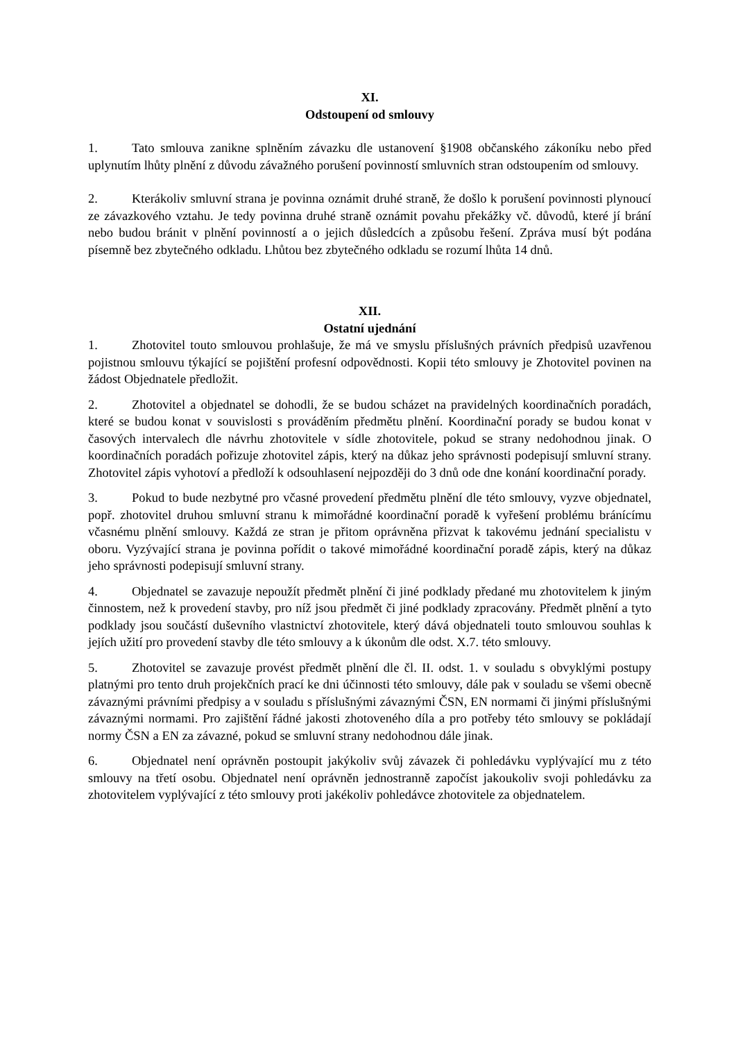XI.
Odstoupení od smlouvy
1. Tato smlouva zanikne splněním závazku dle ustanovení §1908 občanského zákoníku nebo před uplynutím lhůty plnění z důvodu závažného porušení povinností smluvních stran odstoupením od smlouvy.
2. Kterákoliv smluvní strana je povinna oznámit druhé straně, že došlo k porušení povinnosti plynoucí ze závazkového vztahu. Je tedy povinna druhé straně oznámit povahu překážky vč. důvodů, které jí brání nebo budou bránit v plnění povinností a o jejich důsledcích a způsobu řešení. Zpráva musí být podána písemně bez zbytečného odkladu. Lhůtou bez zbytečného odkladu se rozumí lhůta 14 dnů.
XII.
Ostatní ujednání
1. Zhotovitel touto smlouvou prohlašuje, že má ve smyslu příslušných právních předpisů uzavřenou pojistnou smlouvu týkající se pojištění profesní odpovědnosti. Kopii této smlouvy je Zhotovitel povinen na žádost Objednatele předložit.
2. Zhotovitel a objednatel se dohodli, že se budou scházet na pravidelných koordinačních poradách, které se budou konat v souvislosti s prováděním předmětu plnění. Koordinační porady se budou konat v časových intervalech dle návrhu zhotovitele v sídle zhotovitele, pokud se strany nedohodnou jinak. O koordinačních poradách pořizuje zhotovitel zápis, který na důkaz jeho správnosti podepisují smluvní strany. Zhotovitel zápis vyhotoví a předloží k odsouhlasení nejpozději do 3 dnů ode dne konání koordinační porady.
3. Pokud to bude nezbytné pro včasné provedení předmětu plnění dle této smlouvy, vyzve objednatel, popř. zhotovitel druhou smluvní stranu k mimořádné koordinační poradě k vyřešení problému bránícímu včasnému plnění smlouvy. Každá ze stran je přitom oprávněna přizvat k takovému jednání specialistu v oboru. Vyzývající strana je povinna pořídit o takové mimořádné koordinační poradě zápis, který na důkaz jeho správnosti podepisují smluvní strany.
4. Objednatel se zavazuje nepoužít předmět plnění či jiné podklady předané mu zhotovitelem k jiným činnostem, než k provedení stavby, pro níž jsou předmět či jiné podklady zpracovány. Předmět plnění a tyto podklady jsou součástí duševního vlastnictví zhotovitele, který dává objednateli touto smlouvou souhlas k jejích užití pro provedení stavby dle této smlouvy a k úkonům dle odst. X.7. této smlouvy.
5. Zhotovitel se zavazuje provést předmět plnění dle čl. II. odst. 1. v souladu s obvyklými postupy platnými pro tento druh projekčních prací ke dni účinnosti této smlouvy, dále pak v souladu se všemi obecně závaznými právními předpisy a v souladu s příslušnými závaznými ČSN, EN normami či jinými příslušnými závaznými normami. Pro zajištění řádné jakosti zhotoveného díla a pro potřeby této smlouvy se pokládají normy ČSN a EN za závazné, pokud se smluvní strany nedohodnou dále jinak.
6. Objednatel není oprávněn postoupit jakýkoliv svůj závazek či pohledávku vyplývající mu z této smlouvy na třetí osobu. Objednatel není oprávněn jednostranně započíst jakoukoliv svoji pohledávku za zhotovitelem vyplývající z této smlouvy proti jakékoliv pohledávce zhotovitele za objednatelem.